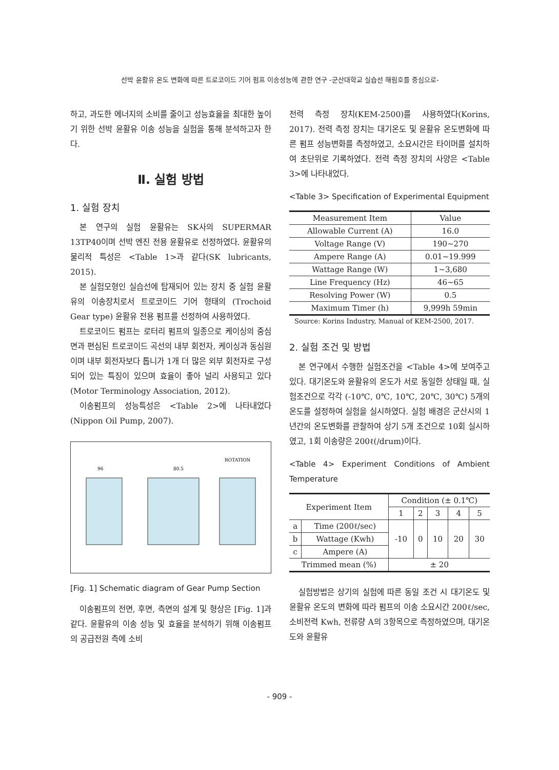선박 윤활유 온도 변화에 따른 트로코이드 기어 펌프 이송성능에 관한 연구 -군산대학교 실습선 해림호를 중심으로-
하고, 과도한 에너지의 소비를 줄이고 성능효율을 최대한 높이기 위한 선박 윤활유 이송 성능을 실험을 통해 분석하고자 한다.
Ⅱ. 실험 방법
1. 실험 장치
본 연구의 실험 윤활유는 SK사의 SUPERMAR 13TP40이며 선박 엔진 전용 윤활유로 선정하였다. 윤활유의 물리적 특성은 <Table 1>과 같다(SK lubricants, 2015).
본 실험모형인 실습선에 탑재되어 있는 장치 중 실험 윤활유의 이송장치로서 트로코이드 기어 형태의 (Trochoid Gear type) 윤활유 전용 펌프를 선정하여 사용하였다.
트로코이드 펌프는 로터리 펌프의 일종으로 케이싱의 중심면과 편심된 트로코이드 곡선의 내부 회전자, 케이싱과 동심원이며 내부 회전자보다 톱니가 1개 더 많은 외부 회전자로 구성되어 있는 특징이 있으며 효율이 좋아 널리 사용되고 있다(Motor Terminology Association, 2012).
이송펌프의 성능특성은 <Table 2>에 나타내었다(Nippon Oil Pump, 2007).
ROTATION
96
80.5
[Fig. 1] Schematic diagram of Gear Pump Section
이송펌프의 전면, 후면, 측면의 설계 및 형상은 [Fig. 1]과 같다. 윤활유의 이송 성능 및 효율을 분석하기 위해 이송펌프의 공급전원 측에 소비
전력 측정 장치(KEM-2500)를 사용하였다(Korins, 2017). 전력 측정 장치는 대기온도 및 윤활유 온도변화에 따른 펌프 성능변화를 측정하였고, 소요시간은 타이머를 설치하여 초단위로 기록하였다. 전력 측정 장치의 사양은 <Table 3>에 나타내었다.
<Table 3> Specification of Experimental Equipment
| Measurement Item | Value |
| --- | --- |
| Allowable Current (A) | 16.0 |
| Voltage Range (V) | 190~270 |
| Ampere Range (A) | 0.01~19.999 |
| Wattage Range (W) | 1~3,680 |
| Line Frequency (Hz) | 46~65 |
| Resolving Power (W) | 0.5 |
| Maximum Timer (h) | 9,999h 59min |
Source: Korins Industry, Manual of KEM-2500, 2017.
2. 실험 조건 및 방법
본 연구에서 수행한 실험조건을 <Table 4>에 보여주고 있다. 대기온도와 윤활유의 온도가 서로 동일한 상태일 때, 실험조건으로 각각 (-10℃, 0℃, 10℃, 20℃, 30℃) 5개의 온도를 설정하여 실험을 실시하였다. 실험 배경은 군산시의 1년간의 온도변화를 관찰하여 상기 5개 조건으로 10회 실시하였고, 1회 이송량은 200ℓ(/drum)이다.
<Table 4> Experiment Conditions of Ambient Temperature
| Experiment Item | | Condition (± 0.1℃) | | | | |
| --- | --- | --- | --- | --- | --- | --- |
| | | 1 | 2 | 3 | 4 | 5 |
| a | Time (200ℓ/sec) | -10 | 0 | 10 | 20 | 30 |
| b | Wattage (Kwh) | | | | | |
| c | Ampere (A) | | | | | |
| Trimmed mean (%) | | ± 20 | | | | |
실험방법은 상기의 실험에 따른 동일 조건 시 대기온도 및 윤활유 온도의 변화에 따라 펌프의 이송 소요시간 200ℓ/sec, 소비전력 Kwh, 전류량 A의 3항목으로 측정하였으며, 대기온도와 윤활유
- 909 -